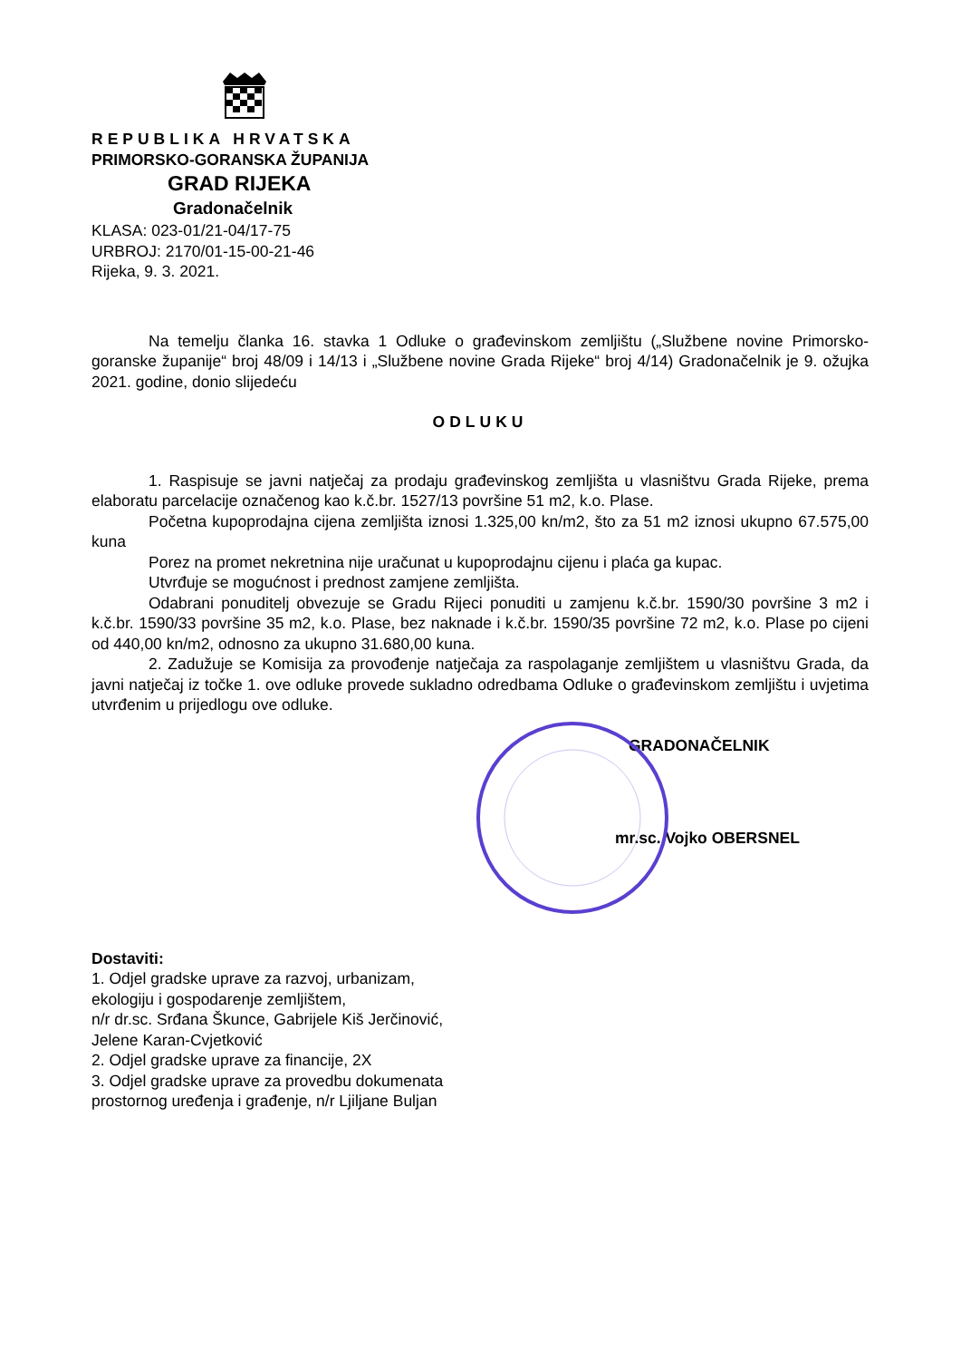REPUBLIKA HRVATSKA
PRIMORSKO-GORANSKA ŽUPANIJA
GRAD RIJEKA
Gradonačelnik
KLASA: 023-01/21-04/17-75
URBROJ: 2170/01-15-00-21-46
Rijeka, 9. 3. 2021.
Na temelju članka 16. stavka 1 Odluke o građevinskom zemljištu („Službene novine Primorsko-goranske županije“ broj 48/09 i 14/13 i „Službene novine Grada Rijeke“ broj 4/14) Gradonačelnik je 9. ožujka 2021. godine, donio slijedeću
ODLUKU
1. Raspisuje se javni natječaj za prodaju građevinskog zemljišta u vlasništvu Grada Rijeke, prema elaboratu parcelacije označenog kao k.č.br. 1527/13 površine 51 m2, k.o. Plase.
Početna kupoprodajna cijena zemljišta iznosi 1.325,00 kn/m2, što za 51 m2 iznosi ukupno 67.575,00 kuna
Porez na promet nekretnina nije uračunat u kupoprodajnu cijenu i plaća ga kupac.
Utvrđuje se mogućnost i prednost zamjene zemljišta.
Odabrani ponuditelj obvezuje se Gradu Rijeci ponuditi u zamjenu k.č.br. 1590/30 površine 3 m2 i k.č.br. 1590/33 površine 35 m2, k.o. Plase, bez naknade i k.č.br. 1590/35 površine 72 m2, k.o. Plase po cijeni od 440,00 kn/m2, odnosno za ukupno 31.680,00 kuna.
2. Zadužuje se Komisija za provođenje natječaja za raspolaganje zemljištem u vlasništvu Grada, da javni natječaj iz točke 1. ove odluke provede sukladno odredbama Odluke o građevinskom zemljištu i uvjetima utvrđenim u prijedlogu ove odluke.
GRADONAČELNIK
mr.sc. Vojko OBERSNEL
Dostaviti:
1. Odjel gradske uprave za razvoj, urbanizam,
ekologiju i gospodarenje zemljištem,
n/r dr.sc. Srđana Škunce, Gabrijele Kiš Jerčinović,
Jelene Karan-Cvjetković
2. Odjel gradske uprave za financije, 2X
3. Odjel gradske uprave za provedbu dokumenata
prostornog uređenja i građenje, n/r Ljiljane Buljan